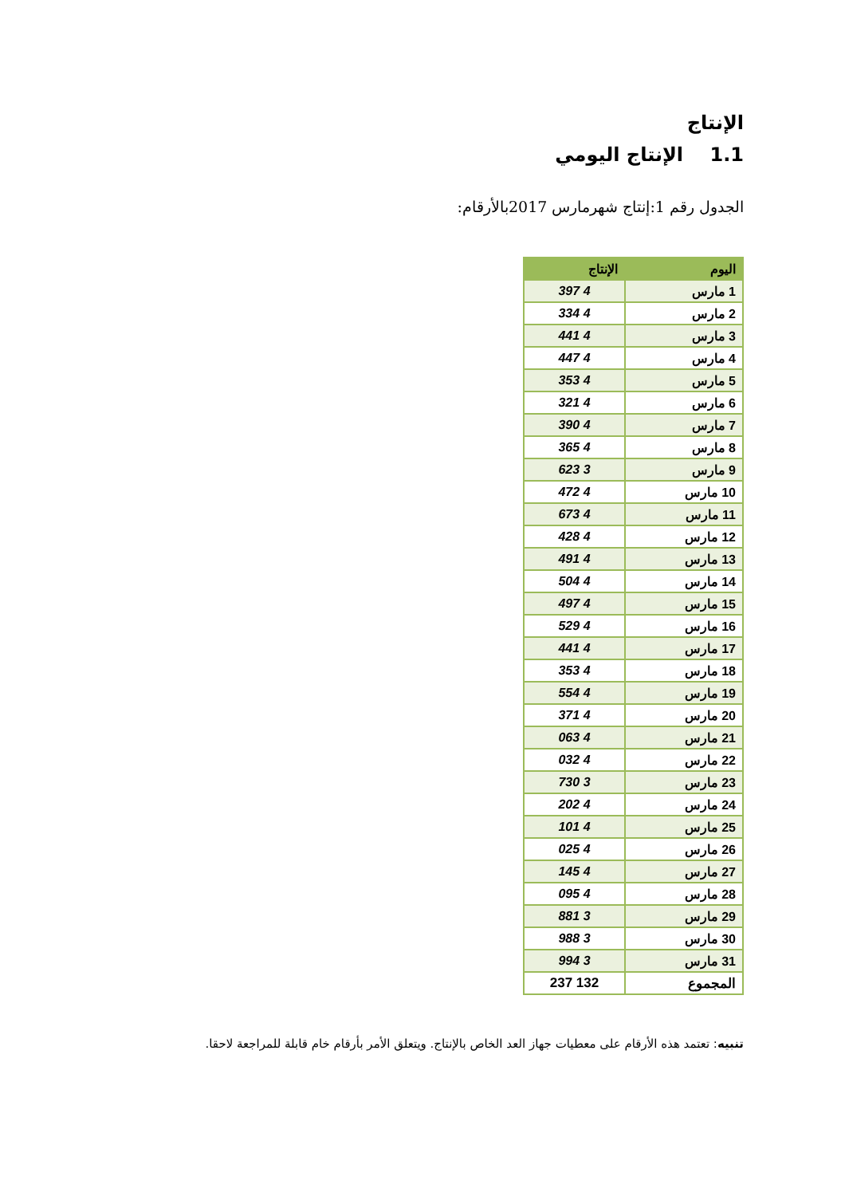الإنتاج
1.1 الإنتاج اليومي
الجدول رقم 1:إنتاج شهرمارس 2017بالأرقام:
| اليوم | الإنتاج |
| --- | --- |
| 1 مارس | 4 397 |
| 2 مارس | 4 334 |
| 3 مارس | 4 441 |
| 4 مارس | 4 447 |
| 5 مارس | 4 353 |
| 6 مارس | 4 321 |
| 7 مارس | 4 390 |
| 8 مارس | 4 365 |
| 9 مارس | 3 623 |
| 10 مارس | 4 472 |
| 11 مارس | 4 673 |
| 12 مارس | 4 428 |
| 13 مارس | 4 491 |
| 14 مارس | 4 504 |
| 15 مارس | 4 497 |
| 16 مارس | 4 529 |
| 17 مارس | 4 441 |
| 18 مارس | 4 353 |
| 19 مارس | 4 554 |
| 20 مارس | 4 371 |
| 21 مارس | 4 063 |
| 22 مارس | 4 032 |
| 23 مارس | 3 730 |
| 24 مارس | 4 202 |
| 25 مارس | 4 101 |
| 26 مارس | 4 025 |
| 27 مارس | 4 145 |
| 28 مارس | 4 095 |
| 29 مارس | 3 881 |
| 30 مارس | 3 988 |
| 31 مارس | 3 994 |
| المجموع | 132 237 |
تنبيه: تعتمد هذه الأرقام على معطيات جهاز العد الخاص بالإنتاج. ويتعلق الأمر بأرقام خام قابلة للمراجعة لاحقا.